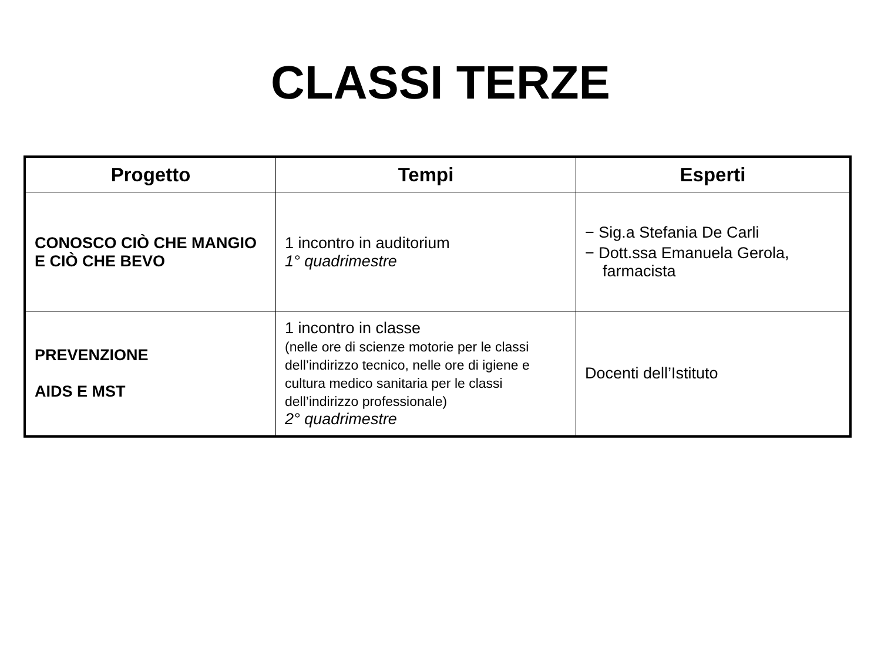CLASSI TERZE
| Progetto | Tempi | Esperti |
| --- | --- | --- |
| CONOSCO CIÒ CHE MANGIO E CIÒ CHE BEVO | 1 incontro in auditorium 1° quadrimestre | − Sig.a Stefania De Carli − Dott.ssa Emanuela Gerola, farmacista |
| PREVENZIONE AIDS E MST | 1 incontro in classe (nelle ore di scienze motorie per le classi dell’indirizzo tecnico, nelle ore di igiene e cultura medico sanitaria per le classi dell’indirizzo professionale) 2° quadrimestre | Docenti dell’Istituto |